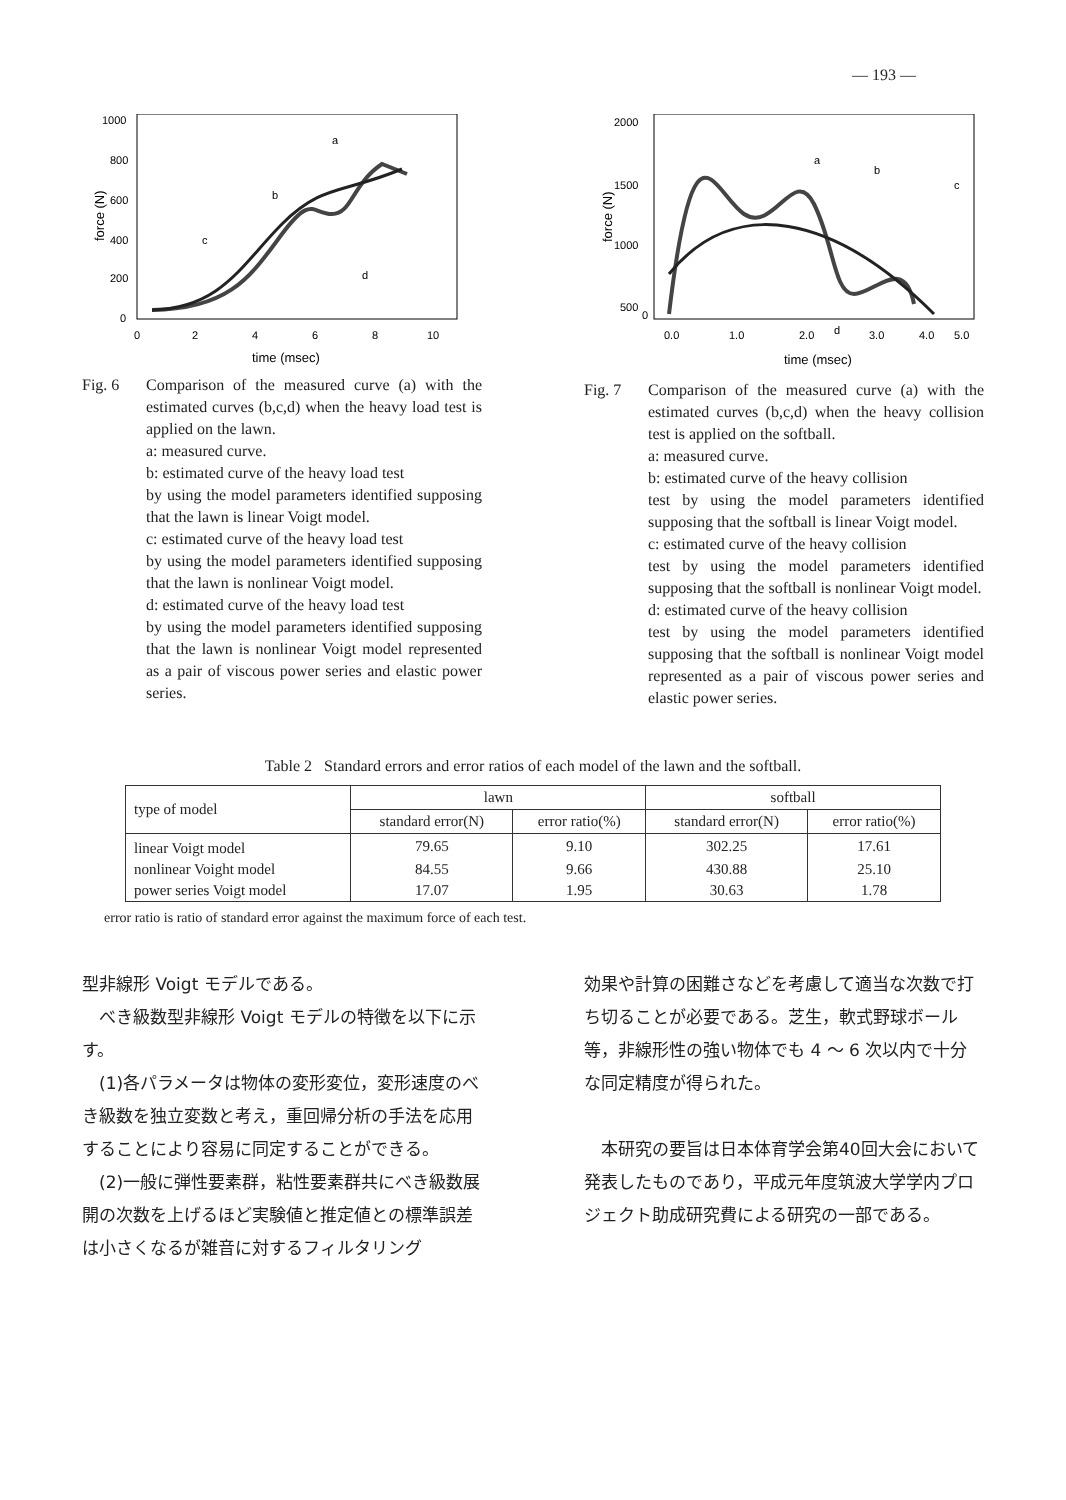— 193 —
1000
800
600
400
200
0
0
2
4
6
8
10
time (msec)
force (N)
a
b
c
d
Fig. 6 Comparison of the measured curve (a) with the estimated curves (b,c,d) when the heavy load test is applied on the lawn.
a: measured curve.
b: estimated curve of the heavy load test
by using the model parameters identified supposing that the lawn is linear Voigt model.
c: estimated curve of the heavy load test
by using the model parameters identified supposing that the lawn is nonlinear Voigt model.
d: estimated curve of the heavy load test
by using the model parameters identified supposing that the lawn is nonlinear Voigt model represented as a pair of viscous power series and elastic power series.
2000
1500
1000
500
0
0.0
1.0
2.0
3.0
4.0
5.0
time (msec)
force (N)
a
b
c
d
Fig. 7 Comparison of the measured curve (a) with the estimated curves (b,c,d) when the heavy collision test is applied on the softball.
a: measured curve.
b: estimated curve of the heavy collision
test by using the model parameters identified supposing that the softball is linear Voigt model.
c: estimated curve of the heavy collision
test by using the model parameters identified supposing that the softball is nonlinear Voigt model.
d: estimated curve of the heavy collision
test by using the model parameters identified supposing that the softball is nonlinear Voigt model represented as a pair of viscous power series and elastic power series.
Table 2 Standard errors and error ratios of each model of the lawn and the softball.
| type of model | lawn | | softball | |
| --- | --- | --- | --- | --- |
| | standard error(N) | error ratio(%) | standard error(N) | error ratio(%) |
| linear Voigt model | 79.65 | 9.10 | 302.25 | 17.61 |
| nonlinear Voight model | 84.55 | 9.66 | 430.88 | 25.10 |
| power series Voigt model | 17.07 | 1.95 | 30.63 | 1.78 |
error ratio is ratio of standard error against the maximum force of each test.
型非線形 Voigt モデルである。
　べき級数型非線形 Voigt モデルの特徴を以下に示す。
　(1)各パラメータは物体の変形変位，変形速度のべき級数を独立変数と考え，重回帰分析の手法を応用することにより容易に同定することができる。
　(2)一般に弾性要素群，粘性要素群共にべき級数展開の次数を上げるほど実験値と推定値との標準誤差は小さくなるが雑音に対するフィルタリング
効果や計算の困難さなどを考慮して適当な次数で打ち切ることが必要である。芝生，軟式野球ボール等，非線形性の強い物体でも 4 ～ 6 次以内で十分な同定精度が得られた。
　本研究の要旨は日本体育学会第40回大会において発表したものであり，平成元年度筑波大学学内プロジェクト助成研究費による研究の一部である。